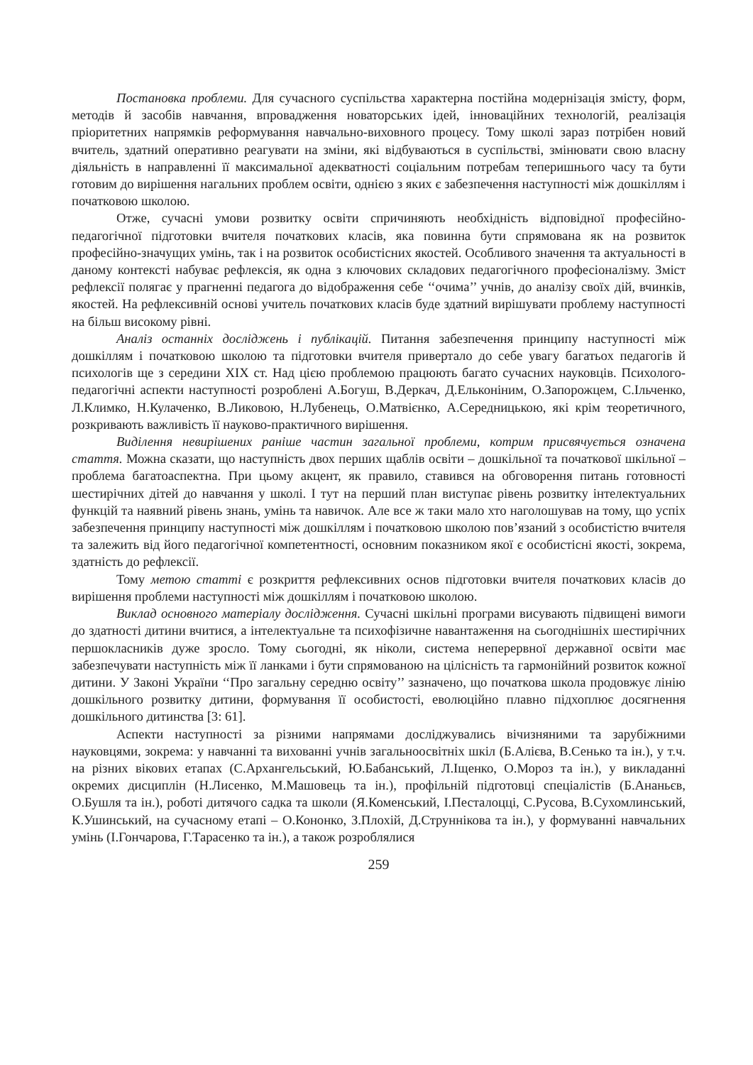Постановка проблеми. Для сучасного суспільства характерна постійна модернізація змісту, форм, методів й засобів навчання, впровадження новаторських ідей, інноваційних технологій, реалізація пріоритетних напрямків реформування навчально-виховного процесу. Тому школі зараз потрібен новий вчитель, здатний оперативно реагувати на зміни, які відбуваються в суспільстві, змінювати свою власну діяльність в направленні її максимальної адекватності соціальним потребам теперишнього часу та бути готовим до вирішення нагальних проблем освіти, однією з яких є забезпечення наступності між дошкіллям і початковою школою.
Отже, сучасні умови розвитку освіти спричиняють необхідність відповідної професійно-педагогічної підготовки вчителя початкових класів, яка повинна бути спрямована як на розвиток професійно-значущих умінь, так і на розвиток особистісних якостей. Особливого значення та актуальності в даному контексті набуває рефлексія, як одна з ключових складових педагогічного професіоналізму. Зміст рефлексії полягає у прагненні педагога до відображення себе ‘‘очима’’ учнів, до аналізу своїх дій, вчинків, якостей. На рефлексивній основі учитель початкових класів буде здатний вирішувати проблему наступності на більш високому рівні.
Аналіз останніх досліджень і публікацій. Питання забезпечення принципу наступності між дошкіллям і початковою школою та підготовки вчителя привертало до себе увагу багатьох педагогів й психологів ще з середини XIX ст. Над цією проблемою працюють багато сучасних науковців. Психолого-педагогічні аспекти наступності розроблені А.Богуш, В.Деркач, Д.Ельконіним, О.Запорожцем, С.Ільченко, Л.Климко, Н.Кулаченко, В.Ликовою, Н.Лубенець, О.Матвієнко, А.Середницькою, які крім теоретичного, розкривають важливість її науково-практичного вирішення.
Виділення невирішених раніше частин загальної проблеми, котрим присвячується означена стаття. Можна сказати, що наступність двох перших щаблів освіти – дошкільної та початкової шкільної – проблема багатоаспектна. При цьому акцент, як правило, ставився на обговорення питань готовності шестирічних дітей до навчання у школі. І тут на перший план виступає рівень розвитку інтелектуальних функцій та наявний рівень знань, умінь та навичок. Але все ж таки мало хто наголошував на тому, що успіх забезпечення принципу наступності між дошкіллям і початковою школою пов’язаний з особистістю вчителя та залежить від його педагогічної компетентності, основним показником якої є особистісні якості, зокрема, здатність до рефлексії.
Тому метою статті є розкриття рефлексивних основ підготовки вчителя початкових класів до вирішення проблеми наступності між дошкіллям і початковою школою.
Виклад основного матеріалу дослідження. Сучасні шкільні програми висувають підвищені вимоги до здатності дитини вчитися, а інтелектуальне та психофізичне навантаження на сьогоднішніх шестирічних першокласників дуже зросло. Тому сьогодні, як ніколи, система неперервної державної освіти має забезпечувати наступність між її ланками і бути спрямованою на цілісність та гармонійний розвиток кожної дитини. У Законі України ‘‘Про загальну середню освіту’’ зазначено, що початкова школа продовжує лінію дошкільного розвитку дитини, формування її особистості, еволюційно плавно підхоплює досягнення дошкільного дитинства [3: 61].
Аспекти наступності за різними напрямами досліджувались вічизняними та зарубіжними науковцями, зокрема: у навчанні та вихованні учнів загальноосвітніх шкіл (Б.Алієва, В.Сенько та ін.), у т.ч. на різних вікових етапах (С.Архангельський, Ю.Бабанський, Л.Іщенко, О.Мороз та ін.), у викладанні окремих дисциплін (Н.Лисенко, М.Машовець та ін.), профільній підготовці спеціалістів (Б.Ананьєв, О.Бушля та ін.), роботі дитячого садка та школи (Я.Коменський, І.Песталоцці, С.Русова, В.Сухомлинський, К.Ушинський, на сучасному етапі – О.Кононко, З.Плохій, Д.Струннікова та ін.), у формуванні навчальних умінь (І.Гончарова, Г.Тарасенко та ін.), а також розроблялися
259